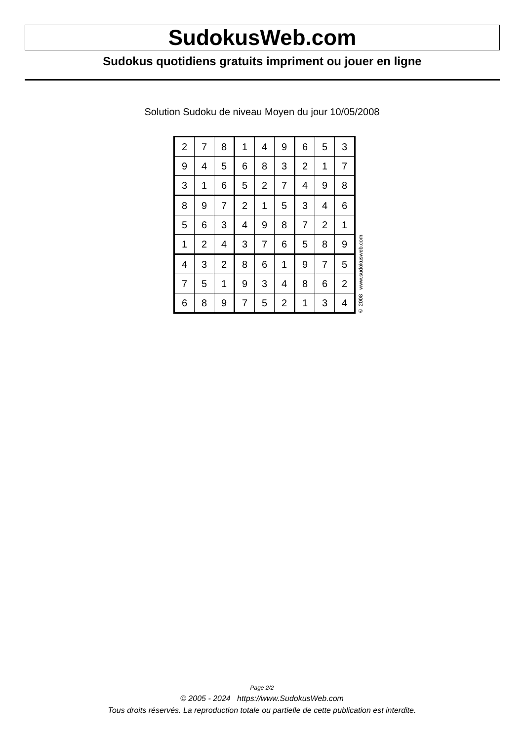SudokusWeb.com
Sudokus quotidiens gratuits impriment ou jouer en ligne
Solution Sudoku de niveau Moyen du jour 10/05/2008
| 2 | 7 | 8 | 1 | 4 | 9 | 6 | 5 | 3 |
| 9 | 4 | 5 | 6 | 8 | 3 | 2 | 1 | 7 |
| 3 | 1 | 6 | 5 | 2 | 7 | 4 | 9 | 8 |
| 8 | 9 | 7 | 2 | 1 | 5 | 3 | 4 | 6 |
| 5 | 6 | 3 | 4 | 9 | 8 | 7 | 2 | 1 |
| 1 | 2 | 4 | 3 | 7 | 6 | 5 | 8 | 9 |
| 4 | 3 | 2 | 8 | 6 | 1 | 9 | 7 | 5 |
| 7 | 5 | 1 | 9 | 3 | 4 | 8 | 6 | 2 |
| 6 | 8 | 9 | 7 | 5 | 2 | 1 | 3 | 4 |
© 2008 www.sudokusweb.com
Page 2/2
© 2005 - 2024 https://www.SudokusWeb.com
Tous droits réservés. La reproduction totale ou partielle de cette publication est interdite.